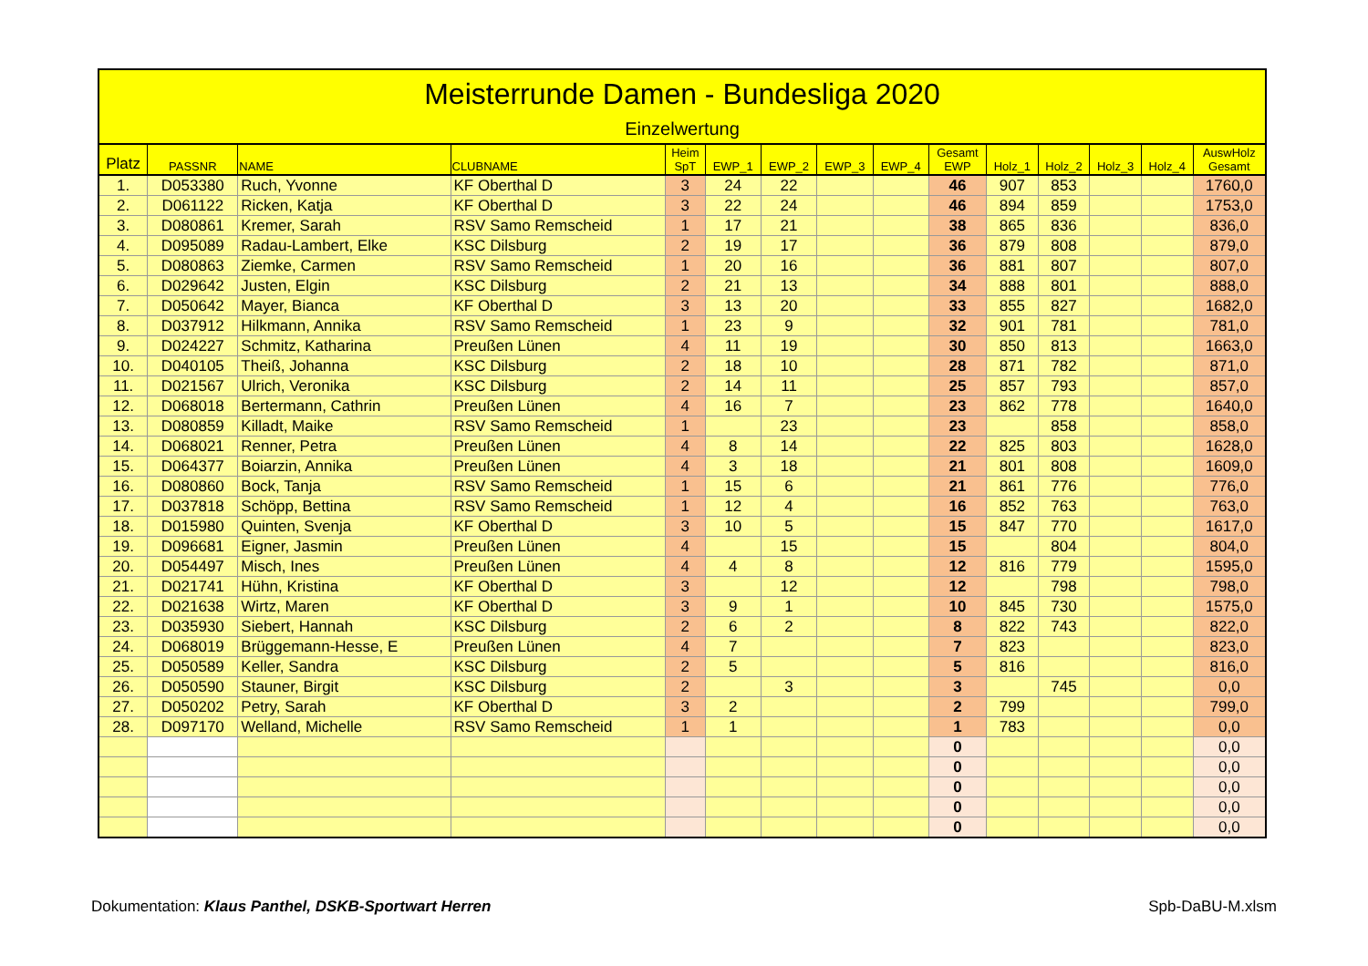Meisterrunde Damen - Bundesliga 2020
Einzelwertung
| Platz | PASSNR | NAME | CLUBNAME | Heim SpT | EWP_1 | EWP_2 | EWP_3 | EWP_4 | Gesamt EWP | Holz_1 | Holz_2 | Holz_3 | Holz_4 | AuswHolz Gesamt |
| --- | --- | --- | --- | --- | --- | --- | --- | --- | --- | --- | --- | --- | --- | --- |
| 1. | D053380 | Ruch, Yvonne | KF Oberthal D | 3 | 24 | 22 | | | 46 | 907 | 853 | | | 1760,0 |
| 2. | D061122 | Ricken, Katja | KF Oberthal D | 3 | 22 | 24 | | | 46 | 894 | 859 | | | 1753,0 |
| 3. | D080861 | Kremer, Sarah | RSV Samo Remscheid | 1 | 17 | 21 | | | 38 | 865 | 836 | | | 836,0 |
| 4. | D095089 | Radau-Lambert, Elke | KSC Dilsburg | 2 | 19 | 17 | | | 36 | 879 | 808 | | | 879,0 |
| 5. | D080863 | Ziemke, Carmen | RSV Samo Remscheid | 1 | 20 | 16 | | | 36 | 881 | 807 | | | 807,0 |
| 6. | D029642 | Justen, Elgin | KSC Dilsburg | 2 | 21 | 13 | | | 34 | 888 | 801 | | | 888,0 |
| 7. | D050642 | Mayer, Bianca | KF Oberthal D | 3 | 13 | 20 | | | 33 | 855 | 827 | | | 1682,0 |
| 8. | D037912 | Hilkmann, Annika | RSV Samo Remscheid | 1 | 23 | 9 | | | 32 | 901 | 781 | | | 781,0 |
| 9. | D024227 | Schmitz, Katharina | Preußen Lünen | 4 | 11 | 19 | | | 30 | 850 | 813 | | | 1663,0 |
| 10. | D040105 | Theiß, Johanna | KSC Dilsburg | 2 | 18 | 10 | | | 28 | 871 | 782 | | | 871,0 |
| 11. | D021567 | Ulrich, Veronika | KSC Dilsburg | 2 | 14 | 11 | | | 25 | 857 | 793 | | | 857,0 |
| 12. | D068018 | Bertermann, Cathrin | Preußen Lünen | 4 | 16 | 7 | | | 23 | 862 | 778 | | | 1640,0 |
| 13. | D080859 | Killadt, Maike | RSV Samo Remscheid | 1 | | 23 | | | 23 | | 858 | | | 858,0 |
| 14. | D068021 | Renner, Petra | Preußen Lünen | 4 | 8 | 14 | | | 22 | 825 | 803 | | | 1628,0 |
| 15. | D064377 | Boiarzin, Annika | Preußen Lünen | 4 | 3 | 18 | | | 21 | 801 | 808 | | | 1609,0 |
| 16. | D080860 | Bock, Tanja | RSV Samo Remscheid | 1 | 15 | 6 | | | 21 | 861 | 776 | | | 776,0 |
| 17. | D037818 | Schöpp, Bettina | RSV Samo Remscheid | 1 | 12 | 4 | | | 16 | 852 | 763 | | | 763,0 |
| 18. | D015980 | Quinten, Svenja | KF Oberthal D | 3 | 10 | 5 | | | 15 | 847 | 770 | | | 1617,0 |
| 19. | D096681 | Eigner, Jasmin | Preußen Lünen | 4 | | 15 | | | 15 | | 804 | | | 804,0 |
| 20. | D054497 | Misch, Ines | Preußen Lünen | 4 | 4 | 8 | | | 12 | 816 | 779 | | | 1595,0 |
| 21. | D021741 | Hühn, Kristina | KF Oberthal D | 3 | | 12 | | | 12 | | 798 | | | 798,0 |
| 22. | D021638 | Wirtz, Maren | KF Oberthal D | 3 | 9 | 1 | | | 10 | 845 | 730 | | | 1575,0 |
| 23. | D035930 | Siebert, Hannah | KSC Dilsburg | 2 | 6 | 2 | | | 8 | 822 | 743 | | | 822,0 |
| 24. | D068019 | Brüggemann-Hesse, E | Preußen Lünen | 4 | 7 | | | | 7 | 823 | | | | 823,0 |
| 25. | D050589 | Keller, Sandra | KSC Dilsburg | 2 | 5 | | | | 5 | 816 | | | | 816,0 |
| 26. | D050590 | Stauner, Birgit | KSC Dilsburg | 2 | | 3 | | | 3 | | 745 | | | 0,0 |
| 27. | D050202 | Petry, Sarah | KF Oberthal D | 3 | 2 | | | | 2 | 799 | | | | 799,0 |
| 28. | D097170 | Welland, Michelle | RSV Samo Remscheid | 1 | 1 | | | | 1 | 783 | | | | 0,0 |
| | | | | | | | | | 0 | | | | | 0,0 |
| | | | | | | | | | 0 | | | | | 0,0 |
| | | | | | | | | | 0 | | | | | 0,0 |
| | | | | | | | | | 0 | | | | | 0,0 |
| | | | | | | | | | 0 | | | | | 0,0 |
Dokumentation: Klaus Panthel, DSKB-Sportwart Herren Spb-DaBU-M.xlsm